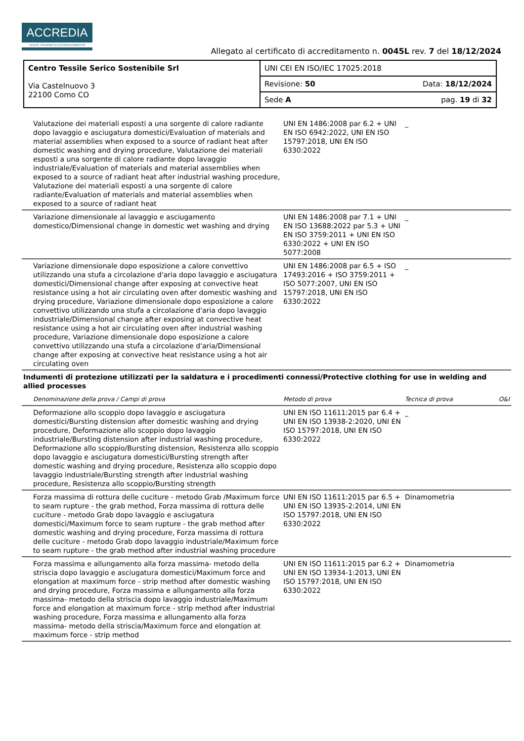ACCREDIA
L'ENTE ITALIANO DI ACCREDITAMENTO
Allegato al certificato di accreditamento n. 0045L rev. 7 del 18/12/2024
| Centro Tessile Serico Sostenibile Srl Via Castelnuovo 3 22100 Como CO | UNI CEI EN ISO/IEC 17025:2018 |
| | Revisione: 50 Data: 18/12/2024 |
| | Sede A pag. 19 di 32 |
| Valutazione dei materiali esposti a una sorgente di calore radiante dopo lavaggio e asciugatura domestici/Evaluation of materials and material assemblies when exposed to a source of radiant heat after domestic washing and drying procedure, Valutazione dei materiali esposti a una sorgente di calore radiante dopo lavaggio industriale/Evaluation of materials and material assemblies when exposed to a source of radiant heat after industrial washing procedure, Valutazione dei materiali esposti a una sorgente di calore radiante/Evaluation of materials and material assemblies when exposed to a source of radiant heat | UNI EN 1486:2008 par 6.2 + UNI EN ISO 6942:2022, UNI EN ISO 15797:2018, UNI EN ISO 6330:2022 | _ | |
| Variazione dimensionale al lavaggio e asciugamento domestico/Dimensional change in domestic wet washing and drying | UNI EN 1486:2008 par 7.1 + UNI EN ISO 13688:2022 par 5.3 + UNI EN ISO 3759:2011 + UNI EN ISO 6330:2022 + UNI EN ISO 5077:2008 | _ | |
| Variazione dimensionale dopo esposizione a calore convettivo utilizzando una stufa a circolazione d'aria dopo lavaggio e asciugatura domestici/Dimensional change after exposing at convective heat resistance using a hot air circulating oven after domestic washing and drying procedure, Variazione dimensionale dopo esposizione a calore convettivo utilizzando una stufa a circolazione d'aria dopo lavaggio industriale/Dimensional change after exposing at convective heat resistance using a hot air circulating oven after industrial washing procedure, Variazione dimensionale dopo esposizione a calore convettivo utilizzando una stufa a circolazione d'aria/Dimensional change after exposing at convective heat resistance using a hot air circulating oven | UNI EN 1486:2008 par 6.5 + ISO 17493:2016 + ISO 3759:2011 + ISO 5077:2007, UNI EN ISO 15797:2018, UNI EN ISO 6330:2022 | _ | |
| Indumenti di protezione utilizzati per la saldatura e i procedimenti connessi/Protective clothing for use in welding and allied processes | | | |
| Denominazione della prova / Campi di prova | Metodo di prova | Tecnica di prova | O&I |
| Deformazione allo scoppio dopo lavaggio e asciugatura domestici/Bursting distension after domestic washing and drying procedure, Deformazione allo scoppio dopo lavaggio industriale/Bursting distension after industrial washing procedure, Deformazione allo scoppio/Bursting distension, Resistenza allo scoppio dopo lavaggio e asciugatura domestici/Bursting strength after domestic washing and drying procedure, Resistenza allo scoppio dopo lavaggio industriale/Bursting strength after industrial washing procedure, Resistenza allo scoppio/Bursting strength | UNI EN ISO 11611:2015 par 6.4 + UNI EN ISO 13938-2:2020, UNI EN ISO 15797:2018, UNI EN ISO 6330:2022 | _ | |
| Forza massima di rottura delle cuciture - metodo Grab /Maximum force to seam rupture - the grab method, Forza massima di rottura delle cuciture - metodo Grab dopo lavaggio e asciugatura domestici/Maximum force to seam rupture - the grab method after domestic washing and drying procedure, Forza massima di rottura delle cuciture - metodo Grab dopo lavaggio industriale/Maximum force to seam rupture - the grab method after industrial washing procedure | UNI EN ISO 11611:2015 par 6.5 + UNI EN ISO 13935-2:2014, UNI EN ISO 15797:2018, UNI EN ISO 6330:2022 | Dinamometria | |
| Forza massima e allungamento alla forza massima- metodo della striscia dopo lavaggio e asciugatura domestici/Maximum force and elongation at maximum force - strip method after domestic washing and drying procedure, Forza massima e allungamento alla forza massima- metodo della striscia dopo lavaggio industriale/Maximum force and elongation at maximum force - strip method after industrial washing procedure, Forza massima e allungamento alla forza massima- metodo della striscia/Maximum force and elongation at maximum force - strip method | UNI EN ISO 11611:2015 par 6.2 + UNI EN ISO 13934-1:2013, UNI EN ISO 15797:2018, UNI EN ISO 6330:2022 | Dinamometria | |